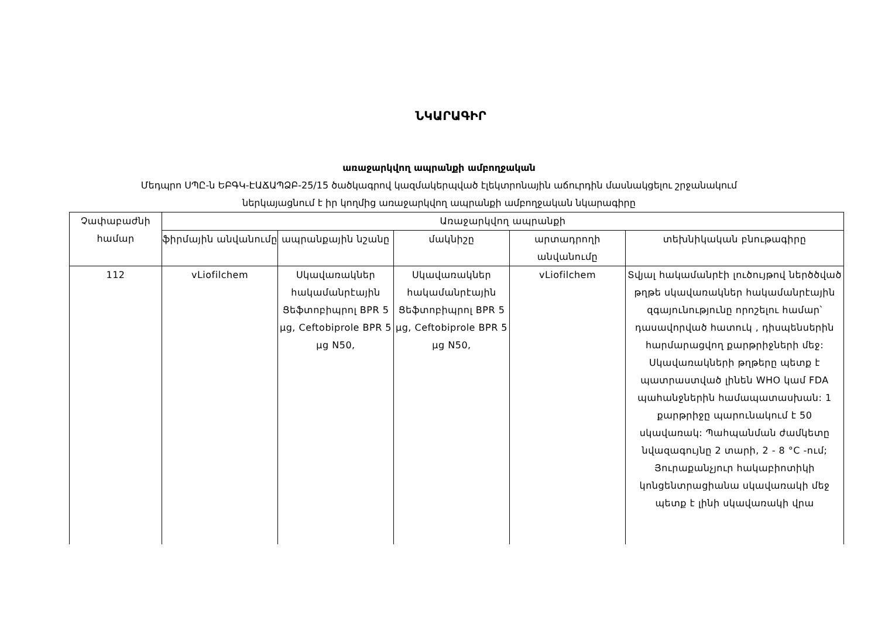ՆԿԱՐԱԳԻՐ
առաջարկվող ապրանքի ամբողջական
Մեդպրո ՍՊԸ-ն ԵԲԳԿ-ԷԱՃԱՊՁԲ-25/15 ծածկագրով կազմակերպված էլեկտրոնային աճուրդին մասնակցելու շրջանակում
ներկայացնում է իր կողմից առաջարկվող ապրանքի ամբողջական նկարագիրը
| Չափաբաժնի համար | Առաջարկվող ապրանքի | | | | |
| --- | --- | --- | --- | --- | --- |
| | ֆիրմային անվանումը | ապրանքային նշանը | մակնիշը | արտադրողի անվանումը | տեխնիկական բնութագիրը |
| 112 | vLiofilchem | Սկավառակներ հակամանրէային Ցեֆտոբիպրոլ BPR 5 µg, Ceftobiprole BPR 5 µg N50, | Սկավառակներ հակամանրէային Ցեֆտոբիպրոլ BPR 5 µg, Ceftobiprole BPR 5 µg N50, | vLiofilchem | Տվյալ հակամանրէի լուծույթով ներծծված թղթե սկավառակներ հակամանրէային զգայունությունը որոշելու համար՝ դասավորված հատուկ , դիսպենսերին հարմարացվող քարթրիջների մեջ: Սկավառակների թղթերը պետք է պատրաստված լինեն WHO կամ FDA պահանջներին համապատասխան: 1 քարթրիջը պարունակում է 50 սկավառակ: Պահպանման ժամկետը նվազագույնը 2 տարի, 2 - 8 °C -ում; Յուրաքանչյուր հակաբիոտիկի կոնցենտրացիանա սկավառակի մեջ պետք է լինի սկավառակի վրա |